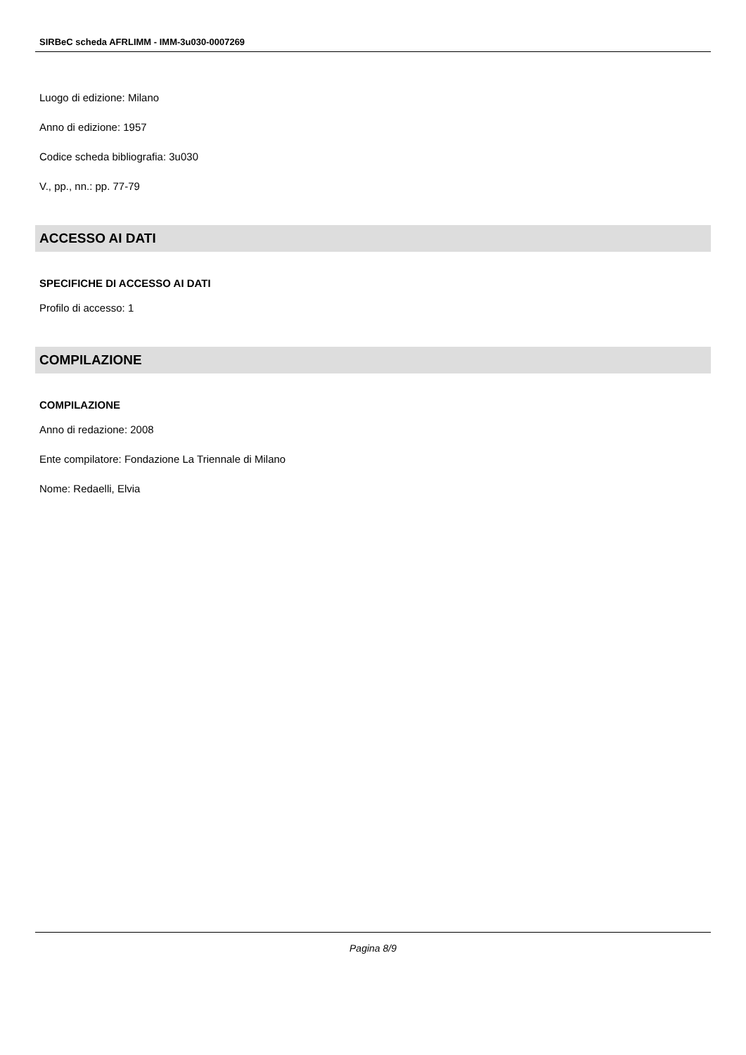SIRBeC scheda AFRLIMM - IMM-3u030-0007269
Luogo di edizione: Milano
Anno di edizione: 1957
Codice scheda bibliografia: 3u030
V., pp., nn.: pp. 77-79
ACCESSO AI DATI
SPECIFICHE DI ACCESSO AI DATI
Profilo di accesso: 1
COMPILAZIONE
COMPILAZIONE
Anno di redazione: 2008
Ente compilatore: Fondazione La Triennale di Milano
Nome: Redaelli, Elvia
Pagina 8/9